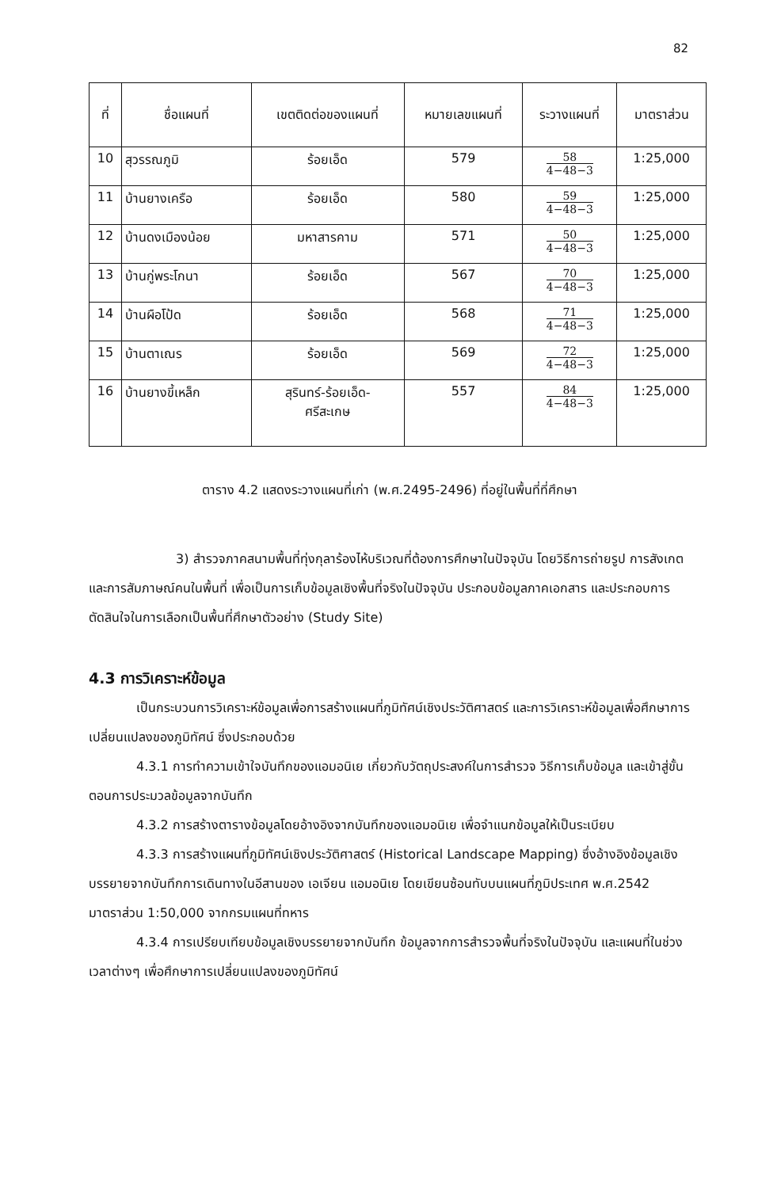82
| ที่ | ชื่อแผนที่ | เขตติดต่อของแผนที่ | หมายเลขแผนที่ | ระวางแผนที่ | มาตราส่วน |
| --- | --- | --- | --- | --- | --- |
| 10 | สุวรรณภูมิ | ร้อยเอ็ด | 579 | 58 4−48−3 | 1:25,000 |
| 11 | บ้านยางเครือ | ร้อยเอ็ด | 580 | 59 4−48−3 | 1:25,000 |
| 12 | บ้านดงเมืองน้อย | มหาสารคาม | 571 | 50 4−48−3 | 1:25,000 |
| 13 | บ้านกู่พระโกนา | ร้อยเอ็ด | 567 | 70 4−48−3 | 1:25,000 |
| 14 | บ้านผือโป้ด | ร้อยเอ็ด | 568 | 71 4−48−3 | 1:25,000 |
| 15 | บ้านตาเณร | ร้อยเอ็ด | 569 | 72 4−48−3 | 1:25,000 |
| 16 | บ้านยางขี้เหล็ก | สุรินทร์-ร้อยเอ็ด- ศรีสะเกษ | 557 | 84 4−48−3 | 1:25,000 |
ตาราง 4.2 แสดงระวางแผนที่เก่า (พ.ศ.2495-2496) ที่อยู่ในพื้นที่ที่ศึกษา
3) สำรวจภาคสนามพื้นที่ทุ่งกุลาร้องไห้บริเวณที่ต้องการศึกษาในปัจจุบัน โดยวิธีการถ่ายรูป การสังเกต และการสัมภาษณ์คนในพื้นที่ เพื่อเป็นการเก็บข้อมูลเชิงพื้นที่จริงในปัจจุบัน ประกอบข้อมูลภาคเอกสาร และประกอบการตัดสินใจในการเลือกเป็นพื้นที่ศึกษาตัวอย่าง (Study Site)
4.3 การวิเคราะห์ข้อมูล
เป็นกระบวนการวิเคราะห์ข้อมูลเพื่อการสร้างแผนที่ภูมิทัศน์เชิงประวัติศาสตร์ และการวิเคราะห์ข้อมูลเพื่อศึกษาการเปลี่ยนแปลงของภูมิทัศน์ ซึ่งประกอบด้วย
4.3.1 การทำความเข้าใจบันทึกของแอมอนิเย เกี่ยวกับวัตถุประสงค์ในการสำรวจ วิธีการเก็บข้อมูล และเข้าสู่ขั้นตอนการประมวลข้อมูลจากบันทึก
4.3.2 การสร้างตารางข้อมูลโดยอ้างอิงจากบันทึกของแอมอนิเย เพื่อจำแนกข้อมูลให้เป็นระเบียบ
4.3.3 การสร้างแผนที่ภูมิทัศน์เชิงประวัติศาสตร์ (Historical Landscape Mapping) ซึ่งอ้างอิงข้อมูลเชิงบรรยายจากบันทึกการเดินทางในอีสานของ เอเจียน แอมอนิเย โดยเขียนซ้อนทับบนแผนที่ภูมิประเทศ พ.ศ.2542 มาตราส่วน 1:50,000 จากกรมแผนที่ทหาร
4.3.4 การเปรียบเทียบข้อมูลเชิงบรรยายจากบันทึก ข้อมูลจากการสำรวจพื้นที่จริงในปัจจุบัน และแผนที่ในช่วงเวลาต่างๆ เพื่อศึกษาการเปลี่ยนแปลงของภูมิทัศน์